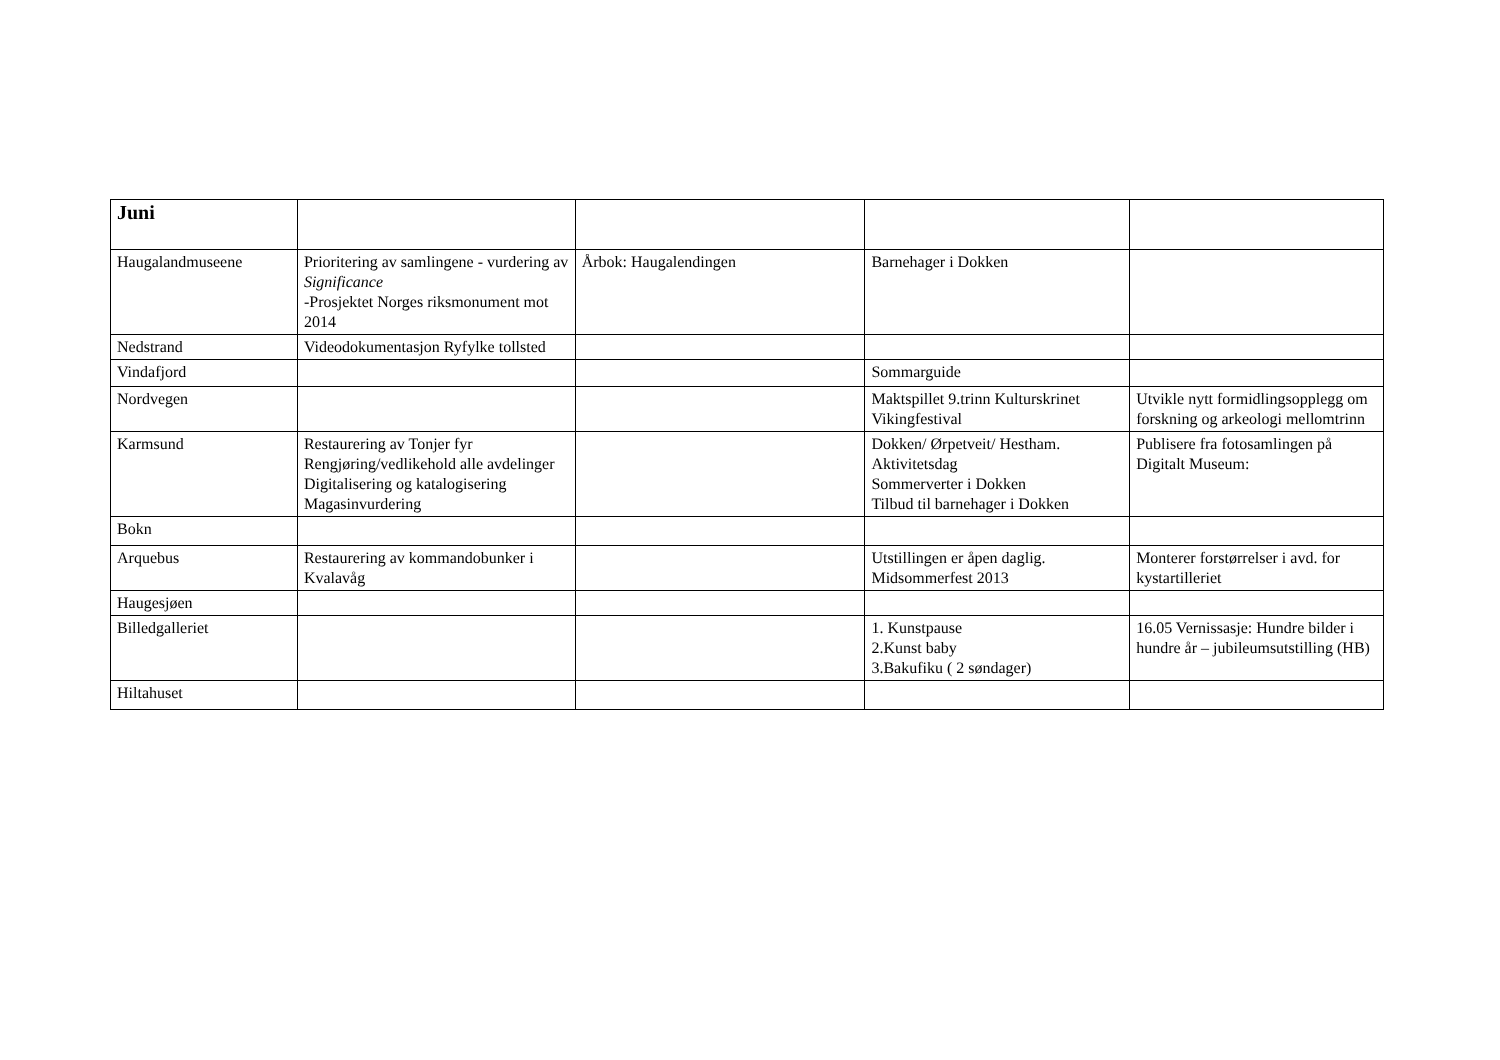| Juni | | | | |
| Haugalandmuseene | Prioritering av samlingene - vurdering av Significance -Prosjektet Norges riksmonument mot 2014 | Årbok: Haugalendingen | Barnehager i Dokken | |
| Nedstrand | Videodokumentasjon Ryfylke tollsted | | | |
| Vindafjord | | | Sommarguide | |
| Nordvegen | | | Maktspillet 9.trinn Kulturskrinet Vikingfestival | Utvikle nytt formidlingsopplegg om forskning og arkeologi mellomtrinn |
| Karmsund | Restaurering av Tonjer fyr Rengjøring/vedlikehold alle avdelinger Digitalisering og katalogisering Magasinvurdering | | Dokken/ Ørpetveit/ Hestham. Aktivitetsdag Sommerverter i Dokken Tilbud til barnehager i Dokken | Publisere fra fotosamlingen på Digitalt Museum: |
| Bokn | | | | |
| Arquebus | Restaurering av kommandobunker i Kvalavåg | | Utstillingen er åpen daglig. Midsommerfest 2013 | Monterer forstørrelser i avd. for kystartilleriet |
| Haugesjøen | | | | |
| Billedgalleriet | | | 1. Kunstpause 2.Kunst baby 3.Bakufiku ( 2 søndager) | 16.05 Vernissasje: Hundre bilder i hundre år – jubileumsutstilling (HB) |
| Hiltahuset | | | | |